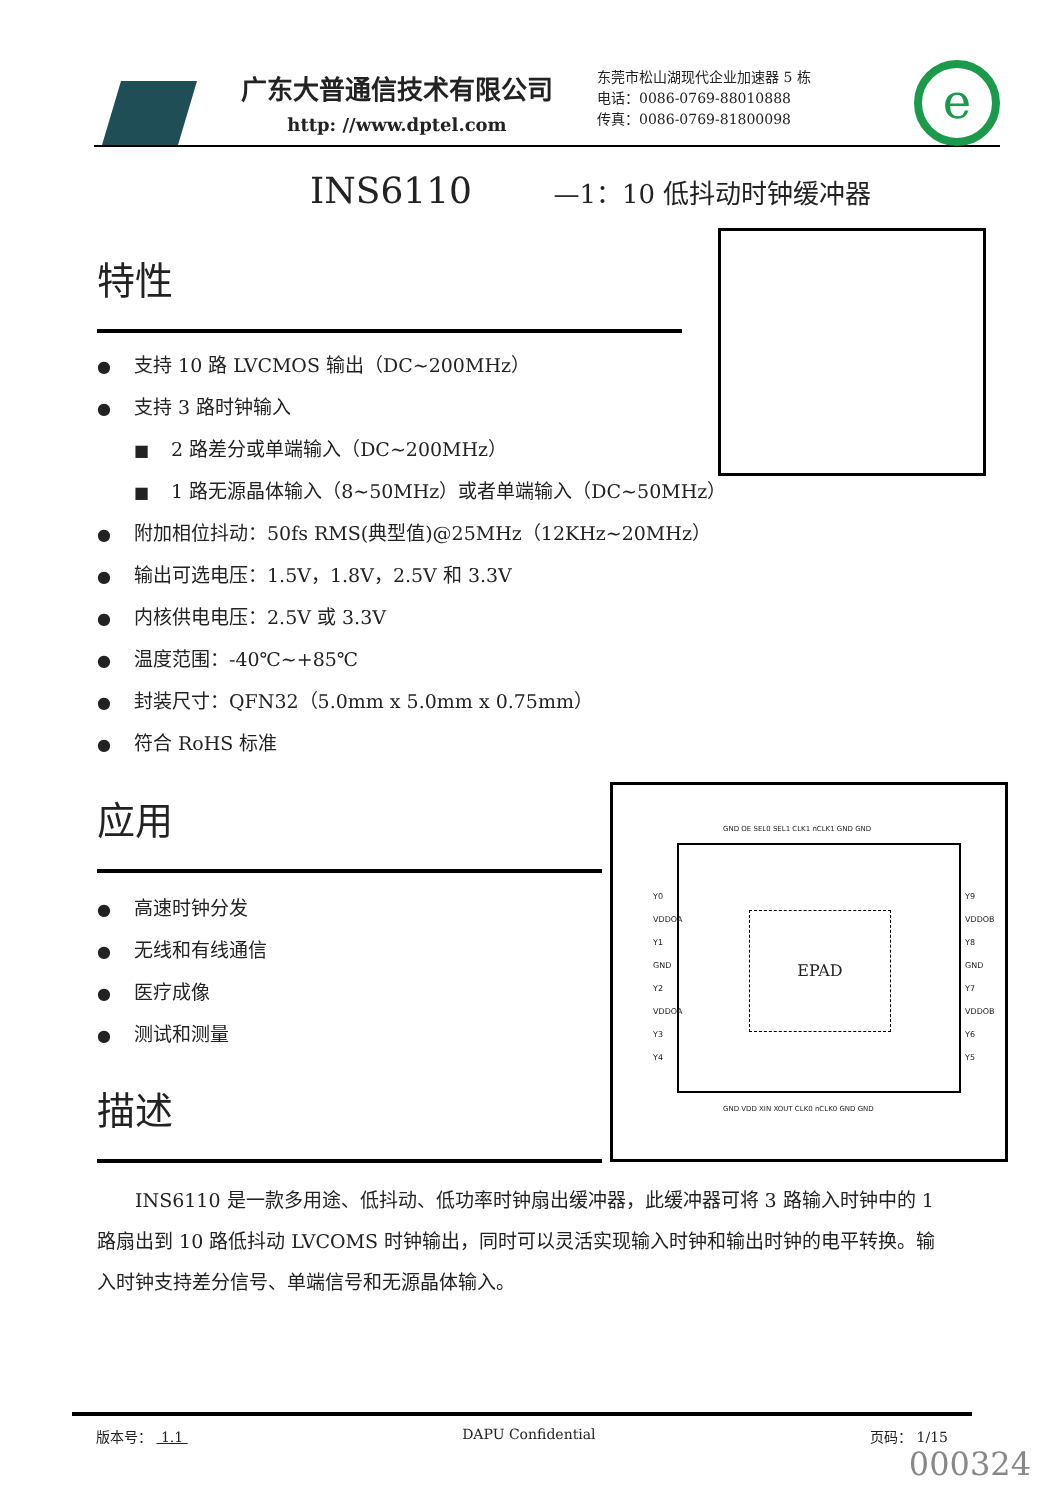广东大普通信技术有限公司
http: //www.dptel.com
东莞市松山湖现代企业加速器 5 栋
电话：0086-0769-88010888
传真：0086-0769-81800098
e
INS6110 —1：10 低抖动时钟缓冲器
特性
● 支持 10 路 LVCMOS 输出（DC~200MHz）
● 支持 3 路时钟输入
■ 2 路差分或单端输入（DC~200MHz）
■ 1 路无源晶体输入（8~50MHz）或者单端输入（DC~50MHz）
● 附加相位抖动：50fs RMS(典型值)@25MHz（12KHz~20MHz）
● 输出可选电压：1.5V，1.8V，2.5V 和 3.3V
● 内核供电电压：2.5V 或 3.3V
● 温度范围：-40℃~+85℃
● 封装尺寸：QFN32（5.0mm x 5.0mm x 0.75mm）
● 符合 RoHS 标准
应用
● 高速时钟分发
● 无线和有线通信
● 医疗成像
● 测试和测量
描述
EPAD
Y0
VDDOA
Y1
GND
Y2
VDDOA
Y3
Y4
Y9
VDDOB
Y8
GND
Y7
VDDOB
Y6
Y5
GND OE SEL0 SEL1 CLK1 nCLK1 GND GND
GND VDD XIN XOUT CLK0 nCLK0 GND GND
INS6110 是一款多用途、低抖动、低功率时钟扇出缓冲器，此缓冲器可将 3 路输入时钟中的 1 路扇出到 10 路低抖动 LVCOMS 时钟输出，同时可以灵活实现输入时钟和输出时钟的电平转换。输入时钟支持差分信号、单端信号和无源晶体输入。
版本号： 1.1 DAPU Confidential 页码： 1/15
000324